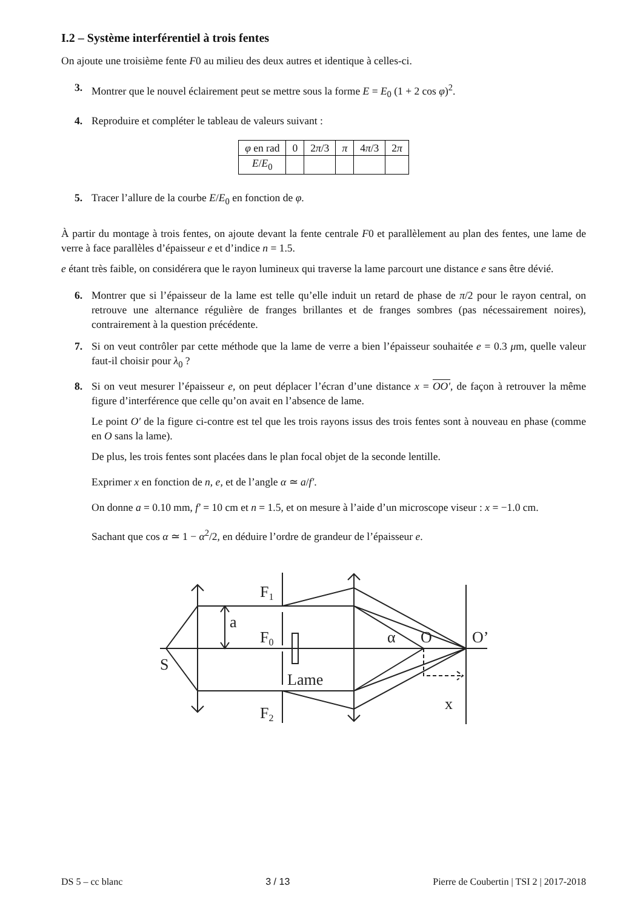I.2 – Système interférentiel à trois fentes
On ajoute une troisième fente F0 au milieu des deux autres et identique à celles-ci.
3. Montrer que le nouvel éclairement peut se mettre sous la forme E = E<sub>0</sub> (1 + 2 cos φ)<sup>2</sup>.
4. Reproduire et compléter le tableau de valeurs suivant :
| φ en rad | 0 | 2 π /3 | π | 4 π /3 | 2 π |
| E / E<sub>0</sub> | | | | | |
5. Tracer l’allure de la courbe E/E<sub>0</sub> en fonction de φ.
À partir du montage à trois fentes, on ajoute devant la fente centrale F0 et parallèlement au plan des fentes, une lame de verre à face parallèles d’épaisseur e et d’indice n = 1.5.
e étant très faible, on considérera que le rayon lumineux qui traverse la lame parcourt une distance e sans être dévié.
6. Montrer que si l’épaisseur de la lame est telle qu’elle induit un retard de phase de π/2 pour le rayon central, on retrouve une alternance régulière de franges brillantes et de franges sombres (pas nécessairement noires), contrairement à la question précédente.
7. Si on veut contrôler par cette méthode que la lame de verre a bien l’épaisseur souhaitée e = 0.3 μm, quelle valeur faut-il choisir pour λ<sub>0</sub> ?
8. Si on veut mesurer l’épaisseur e, on peut déplacer l’écran d’une distance x = OO′, de façon à retrouver la même figure d’interférence que celle qu’on avait en l’absence de lame.
Le point O′ de la figure ci-contre est tel que les trois rayons issus des trois fentes sont à nouveau en phase (comme en O sans la lame).
De plus, les trois fentes sont placées dans le plan focal objet de la seconde lentille.
Exprimer x en fonction de n, e, et de l’angle α ≃ a/f′.
On donne a = 0.10 mm, f′ = 10 cm et n = 1.5, et on mesure à l’aide d’un microscope viseur : x = −1.0 cm.
Sachant que cos α ≃ 1 − α<sup>2</sup>/2, en déduire l’ordre de grandeur de l’épaisseur e.
F1
a
F0
S
Lame
F2
α
O
O’
x
DS 5 – cc blanc 3 / 13 Pierre de Coubertin | TSI 2 | 2017-2018